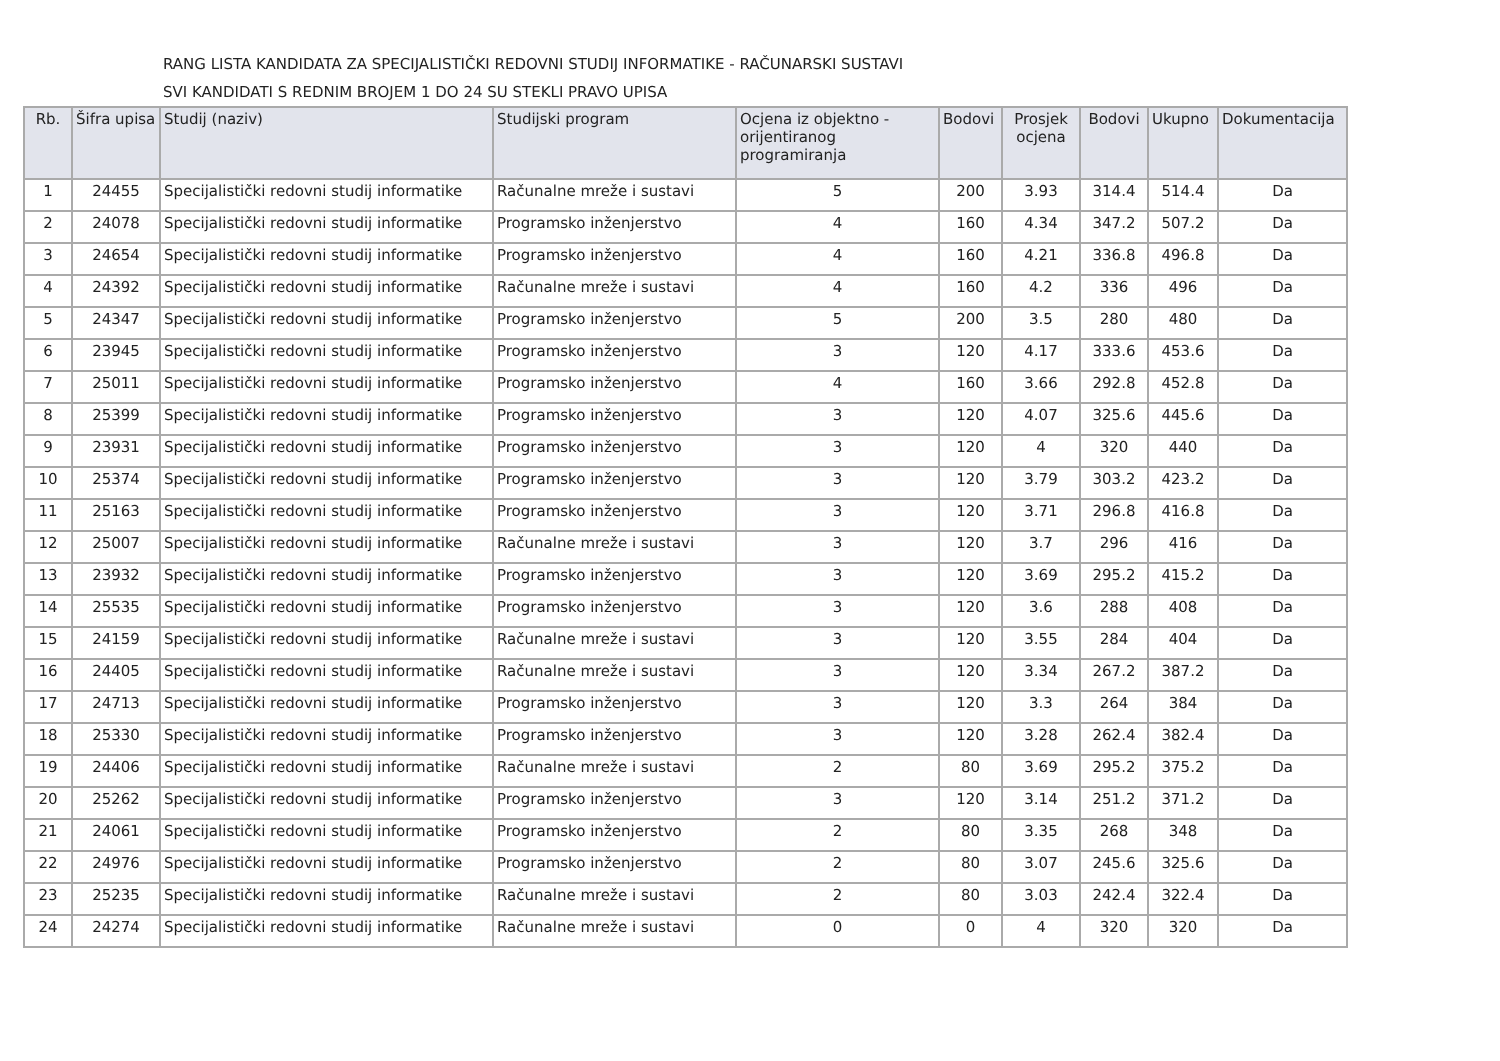RANG LISTA KANDIDATA ZA SPECIJALISTIČKI REDOVNI STUDIJ INFORMATIKE - RAČUNARSKI SUSTAVI
SVI KANDIDATI S REDNIM BROJEM 1 DO 24 SU STEKLI PRAVO UPISA
| Rb. | Šifra upisa | Studij (naziv) | Studijski program | Ocjena iz objektno - orijentiranog programiranja | Bodovi | Prosjek ocjena | Bodovi | Ukupno | Dokumentacija |
| --- | --- | --- | --- | --- | --- | --- | --- | --- | --- |
| 1 | 24455 | Specijalistički redovni studij informatike | Računalne mreže i sustavi | 5 | 200 | 3.93 | 314.4 | 514.4 | Da |
| 2 | 24078 | Specijalistički redovni studij informatike | Programsko inženjerstvo | 4 | 160 | 4.34 | 347.2 | 507.2 | Da |
| 3 | 24654 | Specijalistički redovni studij informatike | Programsko inženjerstvo | 4 | 160 | 4.21 | 336.8 | 496.8 | Da |
| 4 | 24392 | Specijalistički redovni studij informatike | Računalne mreže i sustavi | 4 | 160 | 4.2 | 336 | 496 | Da |
| 5 | 24347 | Specijalistički redovni studij informatike | Programsko inženjerstvo | 5 | 200 | 3.5 | 280 | 480 | Da |
| 6 | 23945 | Specijalistički redovni studij informatike | Programsko inženjerstvo | 3 | 120 | 4.17 | 333.6 | 453.6 | Da |
| 7 | 25011 | Specijalistički redovni studij informatike | Programsko inženjerstvo | 4 | 160 | 3.66 | 292.8 | 452.8 | Da |
| 8 | 25399 | Specijalistički redovni studij informatike | Programsko inženjerstvo | 3 | 120 | 4.07 | 325.6 | 445.6 | Da |
| 9 | 23931 | Specijalistički redovni studij informatike | Programsko inženjerstvo | 3 | 120 | 4 | 320 | 440 | Da |
| 10 | 25374 | Specijalistički redovni studij informatike | Programsko inženjerstvo | 3 | 120 | 3.79 | 303.2 | 423.2 | Da |
| 11 | 25163 | Specijalistički redovni studij informatike | Programsko inženjerstvo | 3 | 120 | 3.71 | 296.8 | 416.8 | Da |
| 12 | 25007 | Specijalistički redovni studij informatike | Računalne mreže i sustavi | 3 | 120 | 3.7 | 296 | 416 | Da |
| 13 | 23932 | Specijalistički redovni studij informatike | Programsko inženjerstvo | 3 | 120 | 3.69 | 295.2 | 415.2 | Da |
| 14 | 25535 | Specijalistički redovni studij informatike | Programsko inženjerstvo | 3 | 120 | 3.6 | 288 | 408 | Da |
| 15 | 24159 | Specijalistički redovni studij informatike | Računalne mreže i sustavi | 3 | 120 | 3.55 | 284 | 404 | Da |
| 16 | 24405 | Specijalistički redovni studij informatike | Računalne mreže i sustavi | 3 | 120 | 3.34 | 267.2 | 387.2 | Da |
| 17 | 24713 | Specijalistički redovni studij informatike | Programsko inženjerstvo | 3 | 120 | 3.3 | 264 | 384 | Da |
| 18 | 25330 | Specijalistički redovni studij informatike | Programsko inženjerstvo | 3 | 120 | 3.28 | 262.4 | 382.4 | Da |
| 19 | 24406 | Specijalistički redovni studij informatike | Računalne mreže i sustavi | 2 | 80 | 3.69 | 295.2 | 375.2 | Da |
| 20 | 25262 | Specijalistički redovni studij informatike | Programsko inženjerstvo | 3 | 120 | 3.14 | 251.2 | 371.2 | Da |
| 21 | 24061 | Specijalistički redovni studij informatike | Programsko inženjerstvo | 2 | 80 | 3.35 | 268 | 348 | Da |
| 22 | 24976 | Specijalistički redovni studij informatike | Programsko inženjerstvo | 2 | 80 | 3.07 | 245.6 | 325.6 | Da |
| 23 | 25235 | Specijalistički redovni studij informatike | Računalne mreže i sustavi | 2 | 80 | 3.03 | 242.4 | 322.4 | Da |
| 24 | 24274 | Specijalistički redovni studij informatike | Računalne mreže i sustavi | 0 | 0 | 4 | 320 | 320 | Da |